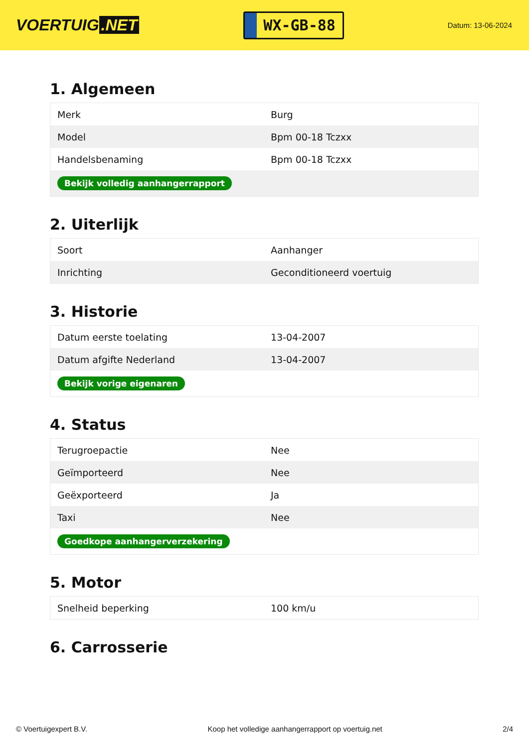VOERTUIG.NET
WX-GB-88
Datum: 13-06-2024
1. Algemeen
| Merk | Burg |
| Model | Bpm 00-18 Tczxx |
| Handelsbenaming | Bpm 00-18 Tczxx |
| Bekijk volledig aanhangerrapport | |
2. Uiterlijk
| Soort | Aanhanger |
| Inrichting | Geconditioneerd voertuig |
3. Historie
| Datum eerste toelating | 13-04-2007 |
| Datum afgifte Nederland | 13-04-2007 |
| Bekijk vorige eigenaren | |
4. Status
| Terugroepactie | Nee |
| Geïmporteerd | Nee |
| Geëxporteerd | Ja |
| Taxi | Nee |
| Goedkope aanhangerverzekering | |
5. Motor
| Snelheid beperking | 100 km/u |
6. Carrosserie
© Voertuigexpert B.V. Koop het volledige aanhangerrapport op voertuig.net 2/4